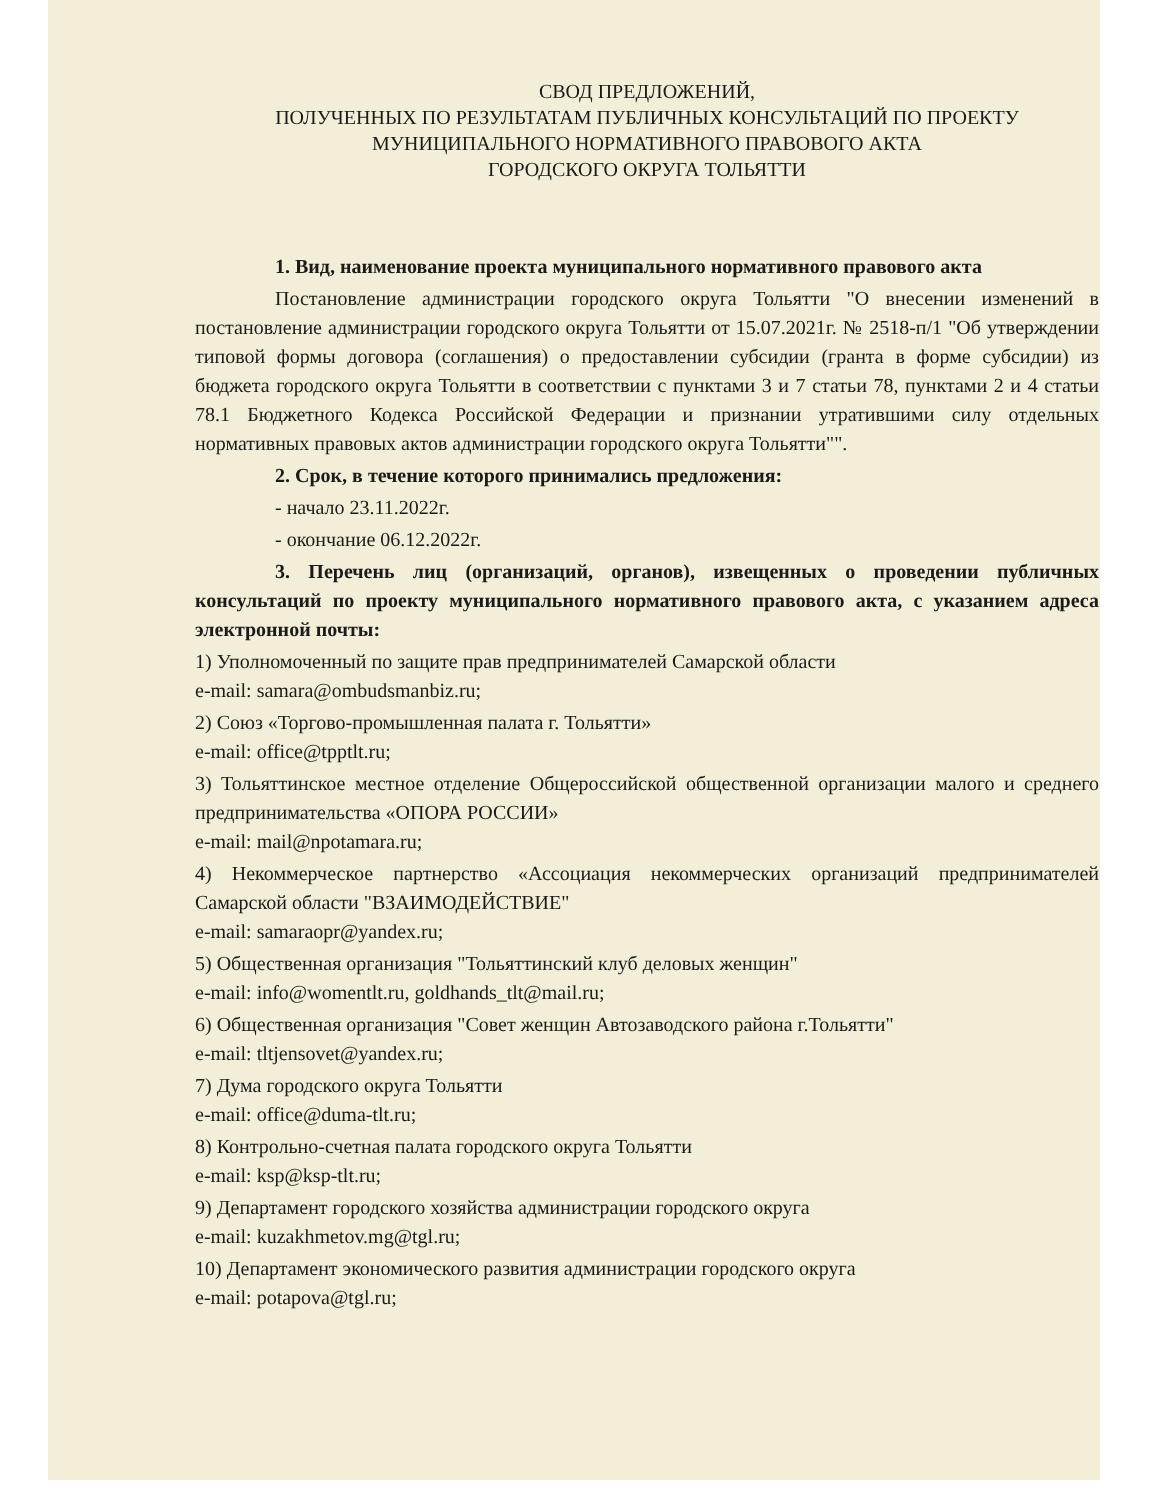СВОД ПРЕДЛОЖЕНИЙ,
ПОЛУЧЕННЫХ ПО РЕЗУЛЬТАТАМ ПУБЛИЧНЫХ КОНСУЛЬТАЦИЙ ПО ПРОЕКТУ
МУНИЦИПАЛЬНОГО НОРМАТИВНОГО ПРАВОВОГО АКТА
ГОРОДСКОГО ОКРУГА ТОЛЬЯТТИ
1. Вид, наименование проекта муниципального нормативного правового акта
Постановление администрации городского округа Тольятти "О внесении изменений в постановление администрации городского округа Тольятти от 15.07.2021г. № 2518-п/1 "Об утверждении типовой формы договора (соглашения) о предоставлении субсидии (гранта в форме субсидии) из бюджета городского округа Тольятти в соответствии с пунктами 3 и 7 статьи 78, пунктами 2 и 4 статьи 78.1 Бюджетного Кодекса Российской Федерации и признании утратившими силу отдельных нормативных правовых актов администрации городского округа Тольятти"".
2. Срок, в течение которого принимались предложения:
- начало 23.11.2022г.
- окончание 06.12.2022г.
3. Перечень лиц (организаций, органов), извещенных о проведении публичных консультаций по проекту муниципального нормативного правового акта, с указанием адреса электронной почты:
1) Уполномоченный по защите прав предпринимателей Самарской области
e-mail: samara@ombudsmanbiz.ru;
2) Союз «Торгово-промышленная палата г. Тольятти»
e-mail: office@tpptlt.ru;
3) Тольяттинское местное отделение Общероссийской общественной организации малого и среднего предпринимательства «ОПОРА РОССИИ»
e-mail: mail@npotamara.ru;
4) Некоммерческое партнерство «Ассоциация некоммерческих организаций предпринимателей Самарской области "ВЗАИМОДЕЙСТВИЕ"
e-mail: samaraopr@yandex.ru;
5) Общественная организация "Тольяттинский клуб деловых женщин"
e-mail: info@womentlt.ru, goldhands_tlt@mail.ru;
6) Общественная организация "Совет женщин Автозаводского района г.Тольятти"
e-mail: tltjensovet@yandex.ru;
7) Дума городского округа Тольятти
e-mail: office@duma-tlt.ru;
8) Контрольно-счетная палата городского округа Тольятти
e-mail: ksp@ksp-tlt.ru;
9) Департамент городского хозяйства администрации городского округа
e-mail: kuzakhmetov.mg@tgl.ru;
10) Департамент экономического развития администрации городского округа
e-mail: potapova@tgl.ru;